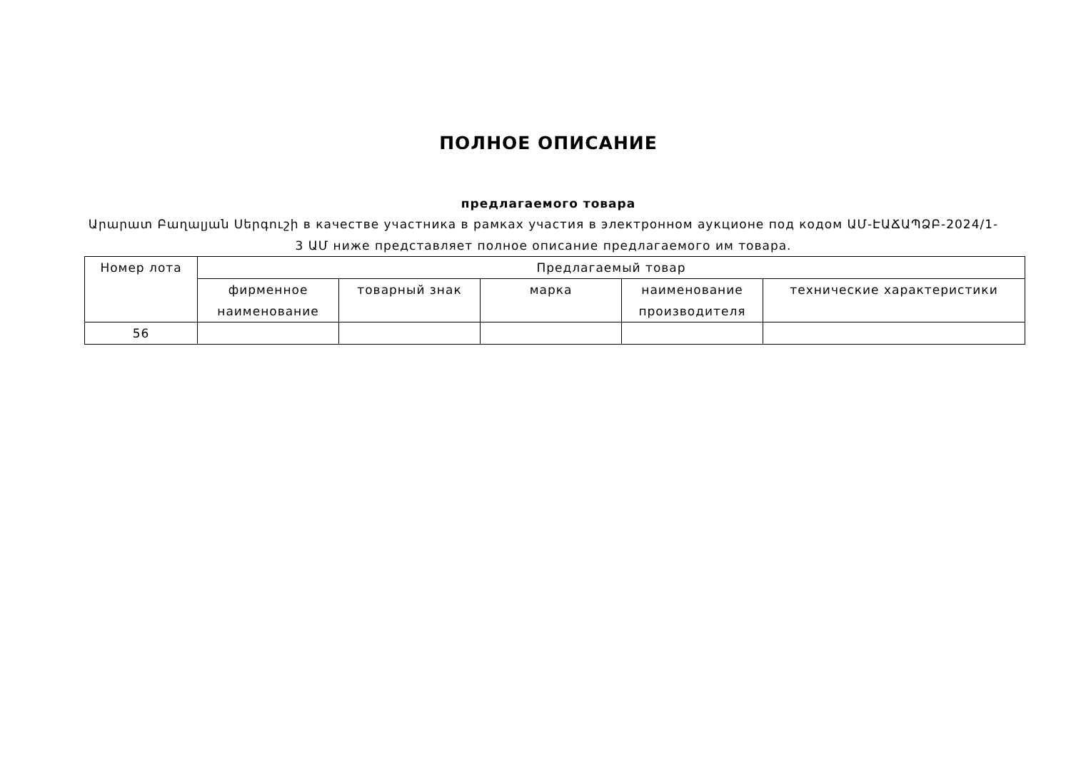ПОЛНОЕ ОПИСАНИЕ
предлагаемого товара
Արարատ Բաղալյան Սերգուշի в качестве участника в рамках участия в электронном аукционе под кодом ԱՄ-ԷԱՃԱՊՁԲ-2024/1-3 ԱՄ ниже представляет полное описание предлагаемого им товара.
| Номер лота | Предлагаемый товар | | | | |
| --- | --- | --- | --- | --- | --- |
| | фирменное наименование | товарный знак | марка | наименование производителя | технические характеристики |
| 56 | | | | | |